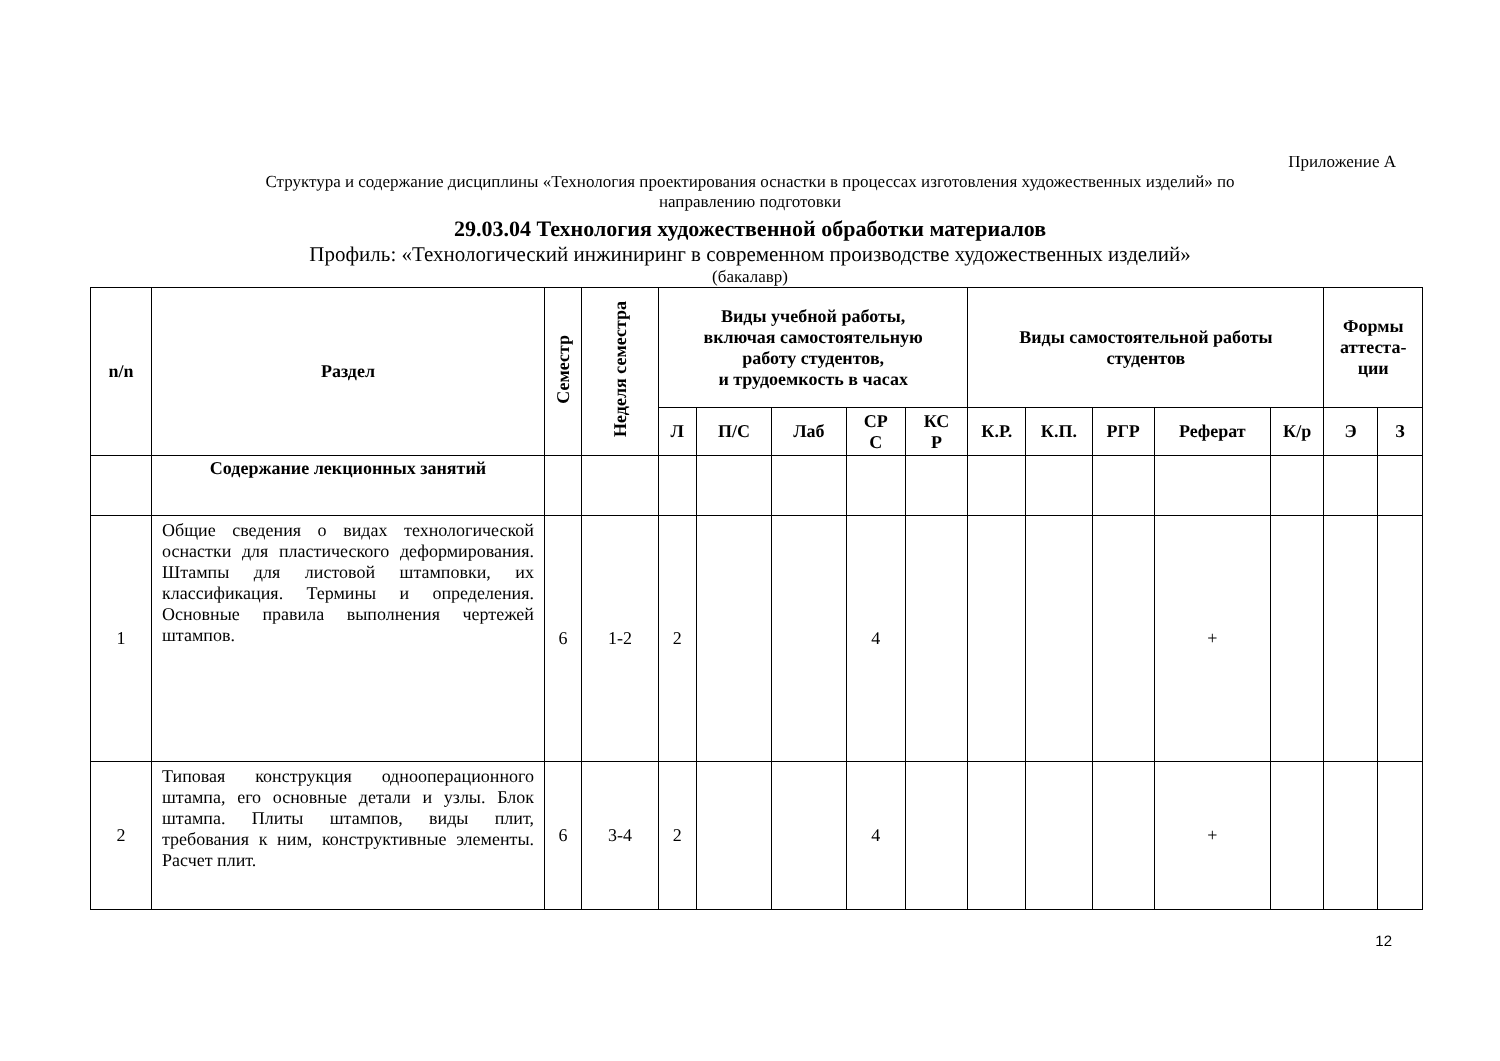Приложение А
Структура и содержание дисциплины «Технология проектирования оснастки в процессах изготовления художественных изделий» по
направлению подготовки
29.03.04 Технология художественной обработки материалов
Профиль: «Технологический инжиниринг в современном производстве художественных изделий»
(бакалавр)
| n/n | Раздел | Семестр | Неделя семестра | Виды учебной работы, включая самостоятельную работу студентов, и трудоемкость в часах | | | | | Виды самостоятельной работы студентов | | | | | Формы аттеста- ции | |
| --- | --- | --- | --- | --- | --- | --- | --- | --- | --- | --- | --- | --- | --- | --- | --- |
| | | | | Л | П/С | Лаб | СР С | КС Р | К.Р. | К.П. | РГР | Реферат | К/р | Э | З |
| | Содержание лекционных занятий | | | | | | | | | | | | | | |
| 1 | Общие сведения о видах технологической оснастки для пластического деформирования. Штампы для листовой штамповки, их классификация. Термины и определения. Основные правила выполнения чертежей штампов. | 6 | 1-2 | 2 | | | 4 | | | | | + | | | |
| 2 | Типовая конструкция однооперационного штампа, его основные детали и узлы. Блок штампа. Плиты штампов, виды плит, требования к ним, конструктивные элементы. Расчет плит. | 6 | 3-4 | 2 | | | 4 | | | | | + | | | |
12